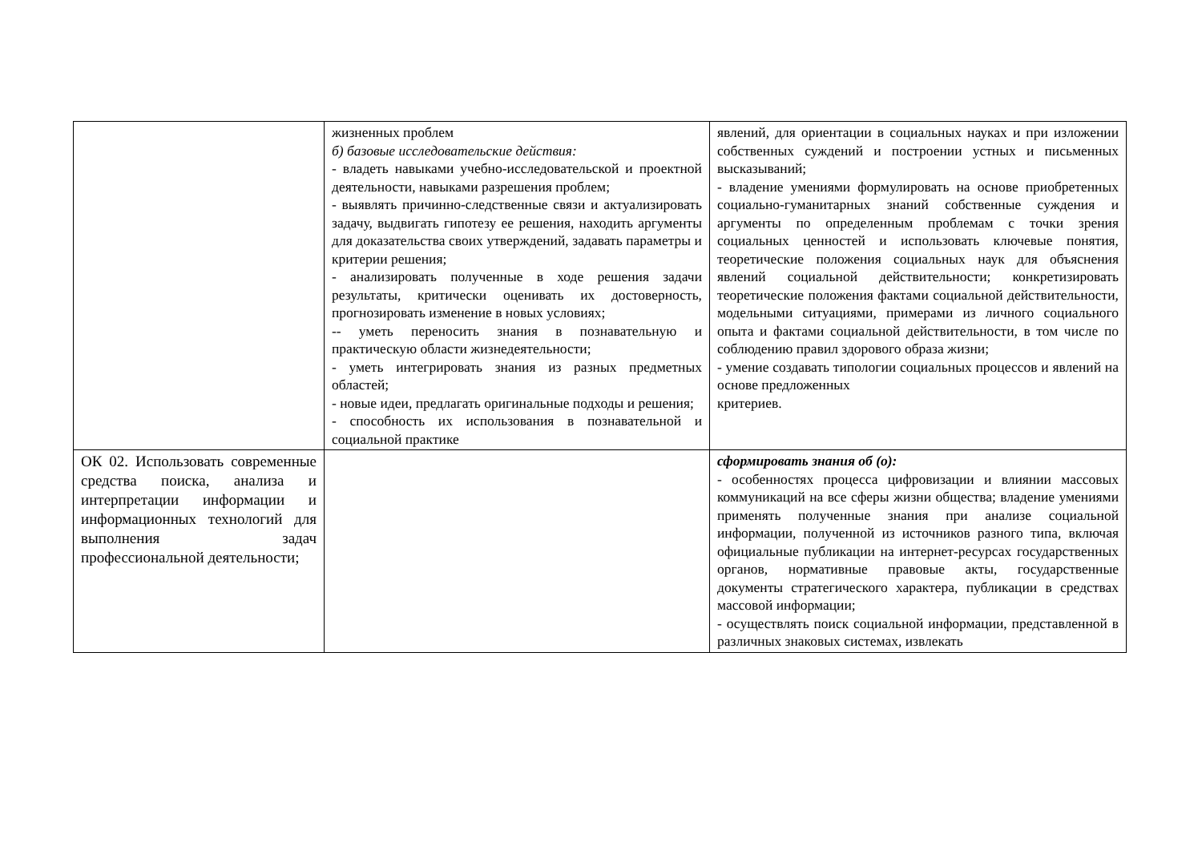| | жизненных проблем б) базовые исследовательские действия: - владеть навыками учебно-исследовательской и проектной деятельности, навыками разрешения проблем; - выявлять причинно-следственные связи и актуализировать задачу, выдвигать гипотезу ее решения, находить аргументы для доказательства своих утверждений, задавать параметры и критерии решения; - анализировать полученные в ходе решения задачи результаты, критически оценивать их достоверность, прогнозировать изменение в новых условиях; -- уметь переносить знания в познавательную и практическую области жизнедеятельности; - уметь интегрировать знания из разных предметных областей; - новые идеи, предлагать оригинальные подходы и решения; - способность их использования в познавательной и социальной практике | явлений, для ориентации в социальных науках и при изложении собственных суждений и построении устных и письменных высказываний; - владение умениями формулировать на основе приобретенных социально-гуманитарных знаний собственные суждения и аргументы по определенным проблемам с точки зрения социальных ценностей и использовать ключевые понятия, теоретические положения социальных наук для объяснения явлений социальной действительности; конкретизировать теоретические положения фактами социальной действительности, модельными ситуациями, примерами из личного социального опыта и фактами социальной действительности, в том числе по соблюдению правил здорового образа жизни; - умение создавать типологии социальных процессов и явлений на основе предложенных критериев. |
| ОК 02. Использовать современные средства поиска, анализа и интерпретации информации и информационных технологий для выполнения задач профессиональной деятельности; | | сформировать знания об (о): - особенностях процесса цифровизации и влиянии массовых коммуникаций на все сферы жизни общества; владение умениями применять полученные знания при анализе социальной информации, полученной из источников разного типа, включая официальные публикации на интернет-ресурсах государственных органов, нормативные правовые акты, государственные документы стратегического характера, публикации в средствах массовой информации; - осуществлять поиск социальной информации, представленной в различных знаковых системах, извлекать |